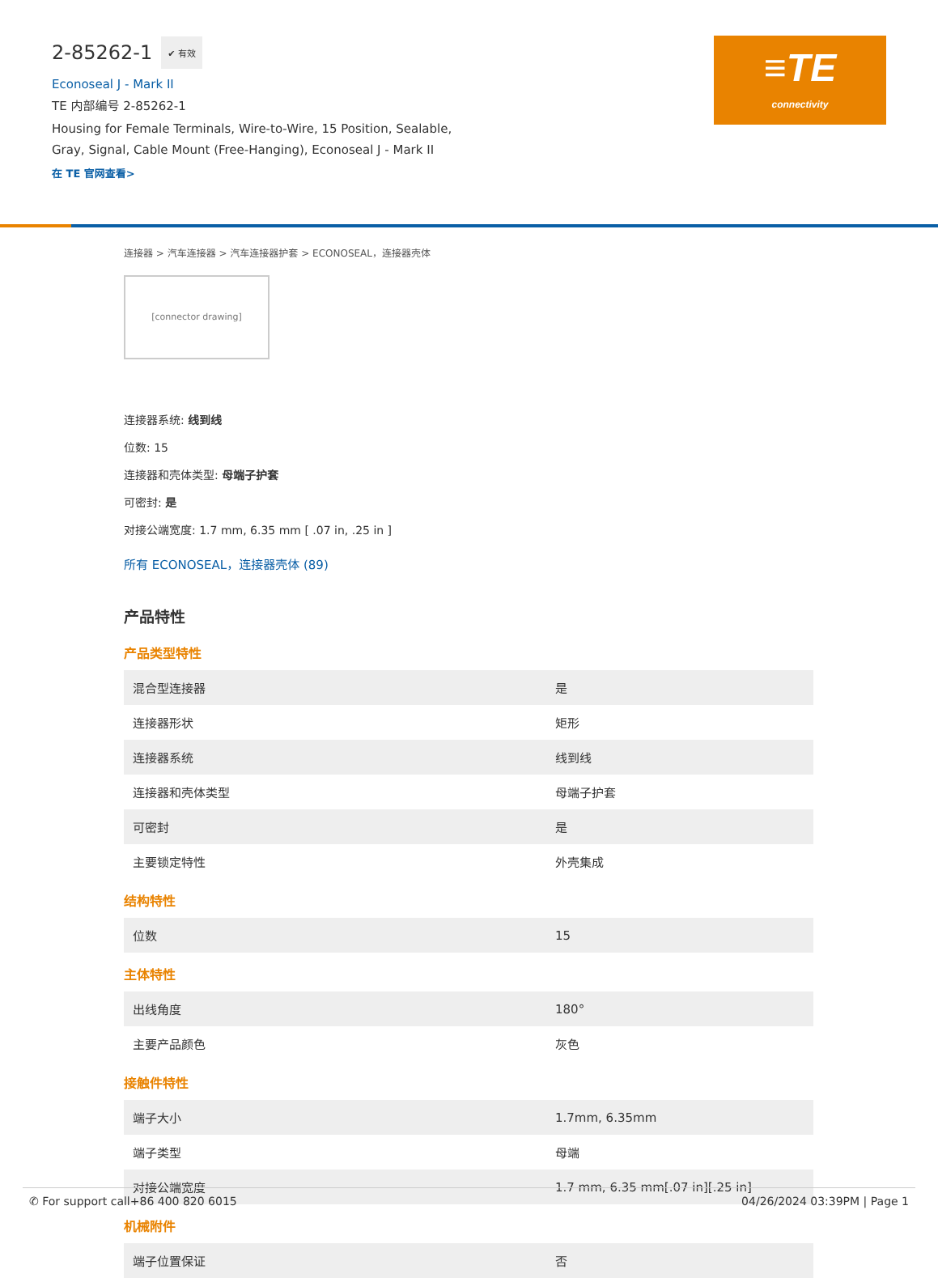2-85262-1 ✔ 有效
Econoseal J - Mark II
TE 内部编号 2-85262-1
Housing for Female Terminals, Wire-to-Wire, 15 Position, Sealable,
Gray, Signal, Cable Mount (Free-Hanging), Econoseal J - Mark II
在 TE 官网查看>
≡TE
connectivity
连接器 > 汽车连接器 > 汽车连接器护套 > ECONOSEAL，连接器壳体
[connector drawing]
连接器系统: 线到线
位数: 15
连接器和壳体类型: 母端子护套
可密封: 是
对接公端宽度: 1.7 mm, 6.35 mm [ .07 in, .25 in ]
所有 ECONOSEAL，连接器壳体 (89)
产品特性
产品类型特性
| 混合型连接器 | 是 |
| 连接器形状 | 矩形 |
| 连接器系统 | 线到线 |
| 连接器和壳体类型 | 母端子护套 |
| 可密封 | 是 |
| 主要锁定特性 | 外壳集成 |
结构特性
| 位数 | 15 |
主体特性
| 出线角度 | 180° |
| 主要产品颜色 | 灰色 |
接触件特性
| 端子大小 | 1.7mm, 6.35mm |
| 端子类型 | 母端 |
| 对接公端宽度 | 1.7 mm, 6.35 mm[.07 in][.25 in] |
机械附件
| 端子位置保证 | 否 |
✆ For support call+86 400 820 6015 04/26/2024 03:39PM | Page 1